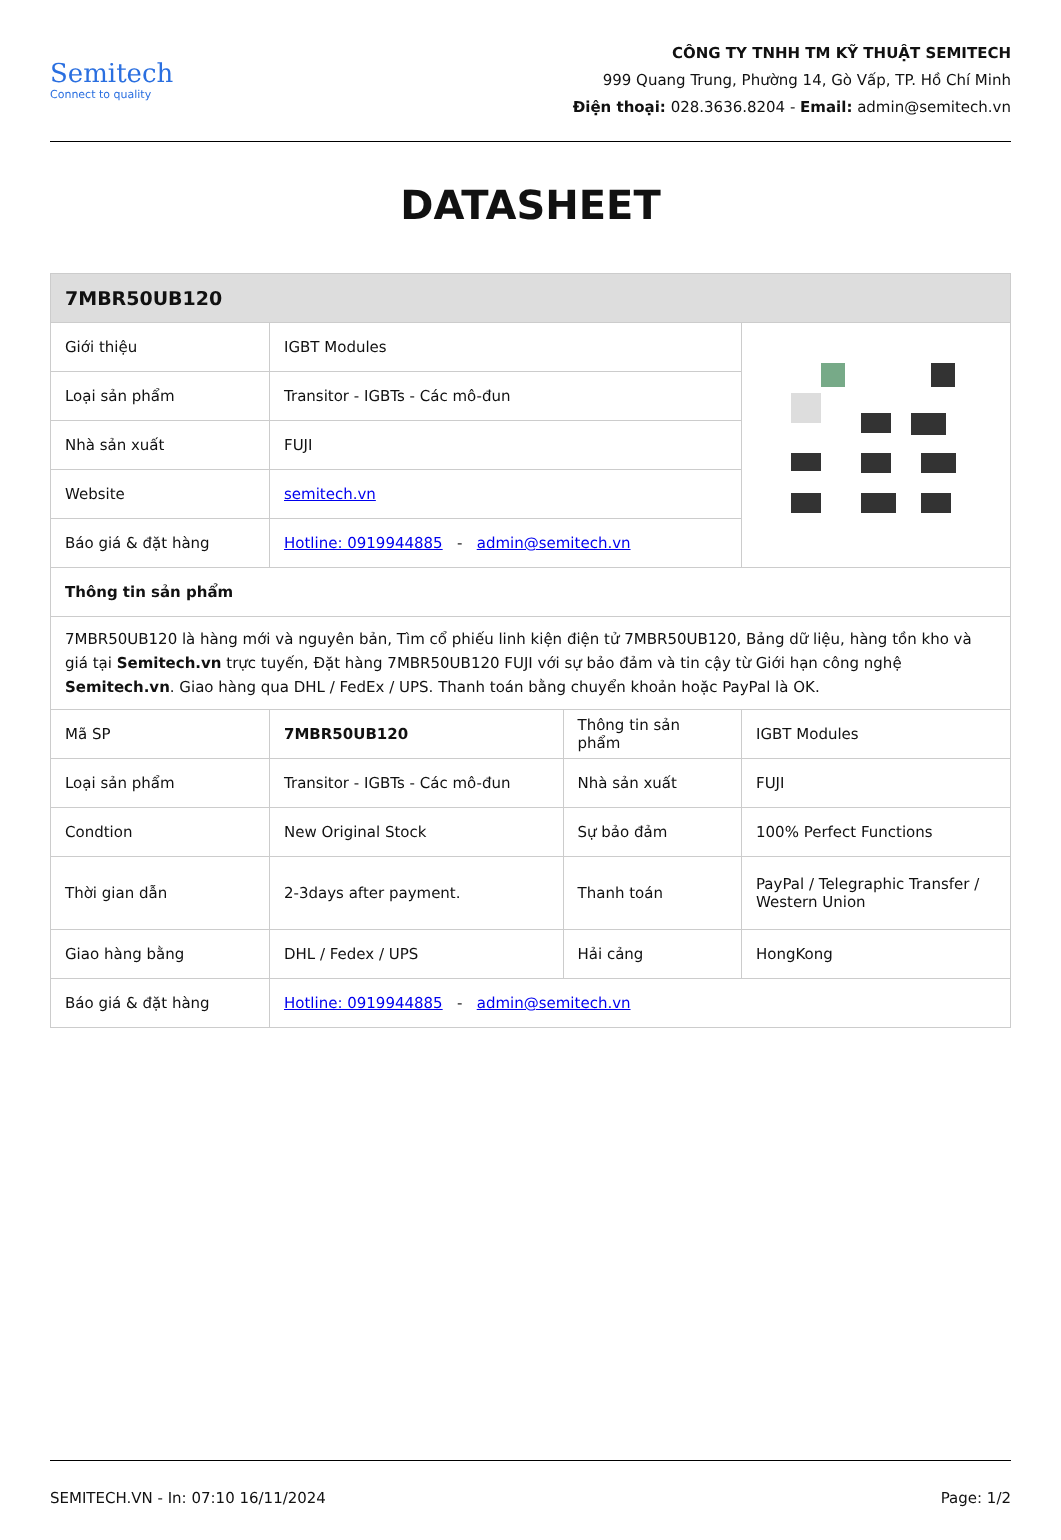Semitech
Connect to quality
CÔNG TY TNHH TM KỸ THUẬT SEMITECH
999 Quang Trung, Phường 14, Gò Vấp, TP. Hồ Chí Minh
Điện thoại: 028.3636.8204 - Email: admin@semitech.vn
DATASHEET
| 7MBR50UB120 | | | |
| --- | --- | --- | --- |
| Giới thiệu | IGBT Modules | | |
| Loại sản phẩm | Transitor - IGBTs - Các mô-đun | | |
| Nhà sản xuất | FUJI | | |
| Website | semitech.vn | | |
| Báo giá & đặt hàng | Hotline: 0919944885 - admin@semitech.vn | | |
| Thông tin sản phẩm | | | |
| 7MBR50UB120 là hàng mới và nguyên bản, Tìm cổ phiếu linh kiện điện tử 7MBR50UB120, Bảng dữ liệu, hàng tồn kho và giá tại Semitech.vn trực tuyến, Đặt hàng 7MBR50UB120 FUJI với sự bảo đảm và tin cậy từ Giới hạn công nghệ Semitech.vn . Giao hàng qua DHL / FedEx / UPS. Thanh toán bằng chuyển khoản hoặc PayPal là OK. | | | |
| Mã SP | 7MBR50UB120 | Thông tin sản phẩm | IGBT Modules |
| Loại sản phẩm | Transitor - IGBTs - Các mô-đun | Nhà sản xuất | FUJI |
| Condtion | New Original Stock | Sự bảo đảm | 100% Perfect Functions |
| Thời gian dẫn | 2-3days after payment. | Thanh toán | PayPal / Telegraphic Transfer / Western Union |
| Giao hàng bằng | DHL / Fedex / UPS | Hải cảng | HongKong |
| Báo giá & đặt hàng | Hotline: 0919944885 - admin@semitech.vn | | |
SEMITECH.VN - In: 07:10 16/11/2024 Page: 1/2